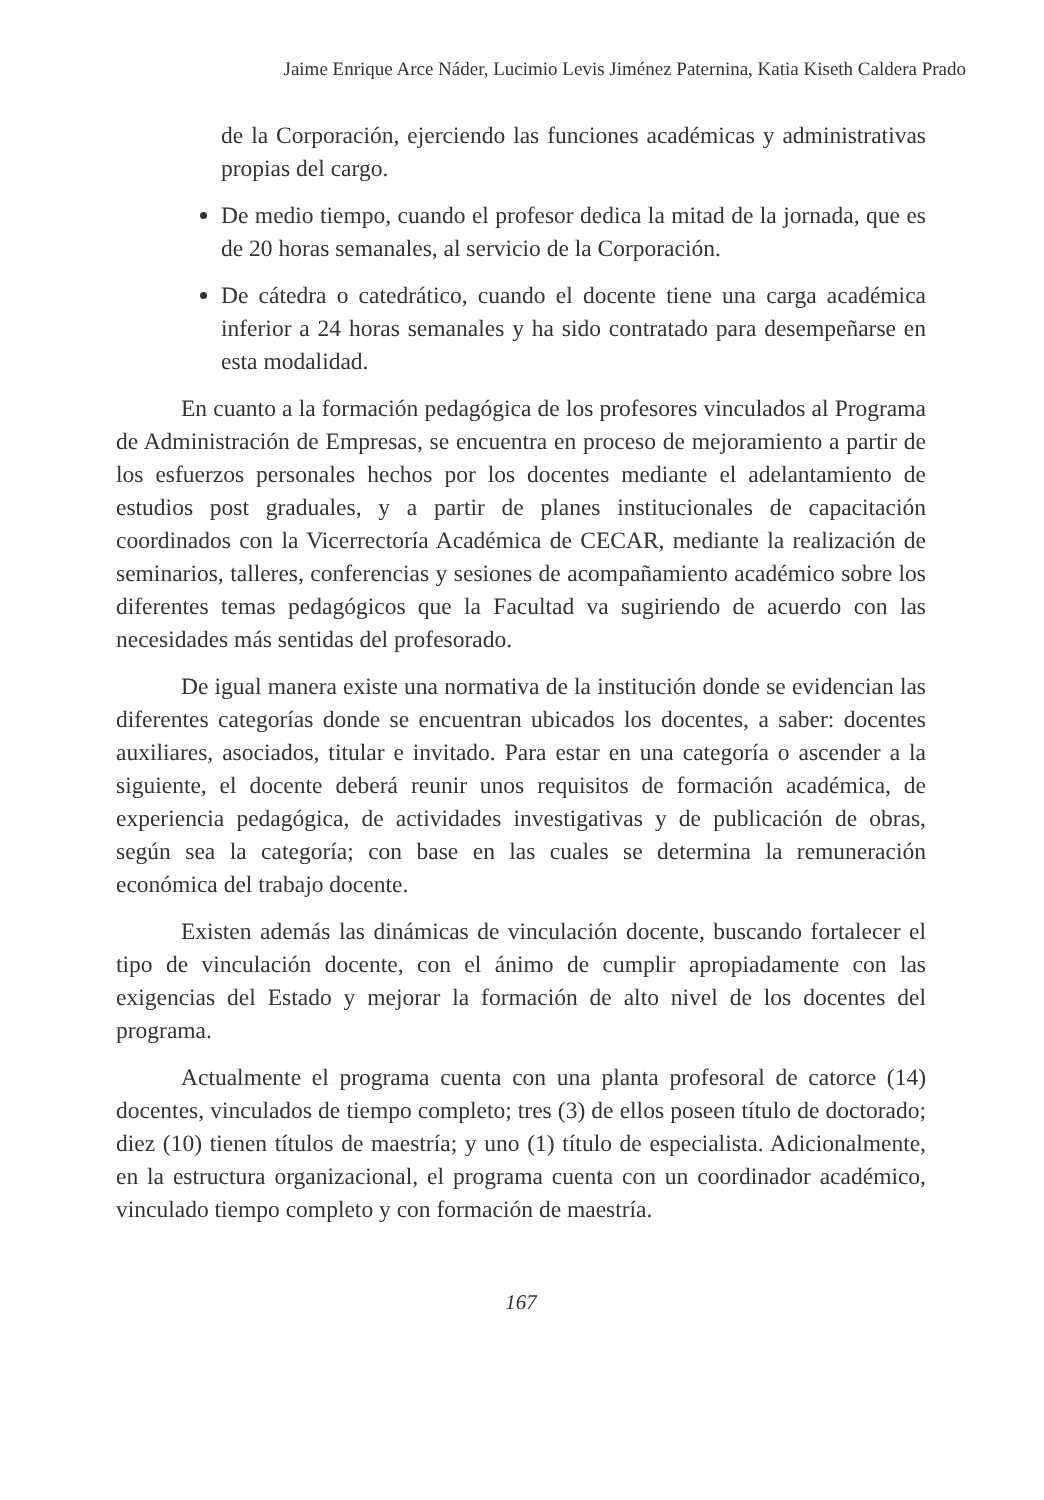Jaime Enrique Arce Náder, Lucimio Levis Jiménez Paternina, Katia Kiseth Caldera Prado
de la Corporación, ejerciendo las funciones académicas y administrativas propias del cargo.
De medio tiempo, cuando el profesor dedica la mitad de la jornada, que es de 20 horas semanales, al servicio de la Corporación.
De cátedra o catedrático, cuando el docente tiene una carga académica inferior a 24 horas semanales y ha sido contratado para desempeñarse en esta modalidad.
En cuanto a la formación pedagógica de los profesores vinculados al Programa de Administración de Empresas, se encuentra en proceso de mejoramiento a partir de los esfuerzos personales hechos por los docentes mediante el adelantamiento de estudios post graduales, y a partir de planes institucionales de capacitación coordinados con la Vicerrectoría Académica de CECAR, mediante la realización de seminarios, talleres, conferencias y sesiones de acompañamiento académico sobre los diferentes temas pedagógicos que la Facultad va sugiriendo de acuerdo con las necesidades más sentidas del profesorado.
De igual manera existe una normativa de la institución donde se evidencian las diferentes categorías donde se encuentran ubicados los docentes, a saber: docentes auxiliares, asociados, titular e invitado. Para estar en una categoría o ascender a la siguiente, el docente deberá reunir unos requisitos de formación académica, de experiencia pedagógica, de actividades investigativas y de publicación de obras, según sea la categoría; con base en las cuales se determina la remuneración económica del trabajo docente.
Existen además las dinámicas de vinculación docente, buscando fortalecer el tipo de vinculación docente, con el ánimo de cumplir apropiadamente con las exigencias del Estado y mejorar la formación de alto nivel de los docentes del programa.
Actualmente el programa cuenta con una planta profesoral de catorce (14) docentes, vinculados de tiempo completo; tres (3) de ellos poseen título de doctorado; diez (10) tienen títulos de maestría; y uno (1) título de especialista. Adicionalmente, en la estructura organizacional, el programa cuenta con un coordinador académico, vinculado tiempo completo y con formación de maestría.
167